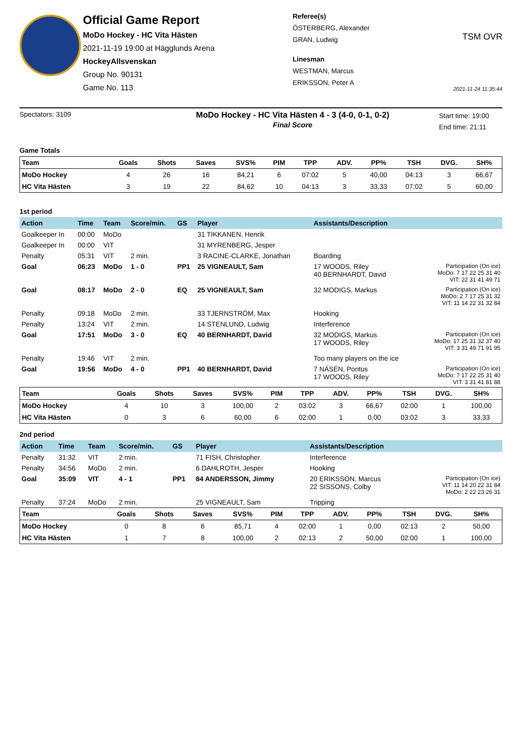Official Game Report
MoDo Hockey - HC Vita Hästen
2021-11-19 19:00 at Hägglunds Arena
HockeyAllsvenskan
Group No. 90131
Game No. 113
Referee(s)
ÖSTERBERG, Alexander
GRAN, Ludwig
Linesman
WESTMAN, Marcus
ERIKSSON, Peter A
TSM OVR
2021-11-24 11:35:44
Spectators: 3109
MoDo Hockey - HC Vita Hästen 4 - 3 (4-0, 0-1, 0-2)
Final Score
Start time: 19:00
End time: 21:11
Game Totals
| Team | Goals | Shots | Saves | SVS% | PIM | TPP | ADV. | PP% | TSH | DVG. | SH% |
| --- | --- | --- | --- | --- | --- | --- | --- | --- | --- | --- | --- |
| MoDo Hockey | 4 | 26 | 16 | 84,21 | 6 | 07:02 | 5 | 40,00 | 04:13 | 3 | 66,67 |
| HC Vita Hästen | 3 | 19 | 22 | 84,62 | 10 | 04:13 | 3 | 33,33 | 07:02 | 5 | 60,00 |
1st period
| Action | Time | Team | Score/min. | GS | Player | Assistants/Description | |
| --- | --- | --- | --- | --- | --- | --- | --- |
| Goalkeeper In | 00:00 | MoDo | | | 31 TIKKANEN, Henrik | | |
| Goalkeeper In | 00:00 | VIT | | | 31 MYRENBERG, Jesper | | |
| Penalty | 05:31 | VIT | 2 min. | | 3 RACINE-CLARKE, Jonathan | Boarding | |
| Goal | 06:23 | MoDo | 1 - 0 | PP1 | 25 VIGNEAULT, Sam | 17 WOODS, Riley 40 BERNHARDT, David | Participation (On ice) MoDo: 7 17 22 25 31 40 VIT: 22 31 41 49 71 |
| Goal | 08:17 | MoDo | 2 - 0 | EQ | 25 VIGNEAULT, Sam | 32 MODIGS, Markus | Participation (On ice) MoDo: 2 7 17 25 31 32 VIT: 11 14 22 31 32 84 |
| Penalty | 09:18 | MoDo | 2 min. | | 33 TJERNSTRÖM, Max | Hooking | |
| Penalty | 13:24 | VIT | 2 min. | | 14 STENLUND, Ludwig | Interference | |
| Goal | 17:51 | MoDo | 3 - 0 | EQ | 40 BERNHARDT, David | 32 MODIGS, Markus 17 WOODS, Riley | Participation (On ice) MoDo: 17 25 31 32 37 40 VIT: 3 31 49 71 91 95 |
| Penalty | 19:46 | VIT | 2 min. | | | Too many players on the ice | |
| Goal | 19:56 | MoDo | 4 - 0 | PP1 | 40 BERNHARDT, David | 7 NÄSÉN, Pontus 17 WOODS, Riley | Participation (On ice) MoDo: 7 17 22 25 31 40 VIT: 3 31 41 81 88 |
| Team | Goals | Shots | Saves | SVS% | PIM | TPP | ADV. | PP% | TSH | DVG. | SH% |
| --- | --- | --- | --- | --- | --- | --- | --- | --- | --- | --- | --- |
| MoDo Hockey | 4 | 10 | 3 | 100,00 | 2 | 03:02 | 3 | 66,67 | 02:00 | 1 | 100,00 |
| HC Vita Hästen | 0 | 3 | 6 | 60,00 | 6 | 02:00 | 1 | 0,00 | 03:02 | 3 | 33,33 |
2nd period
| Action | Time | Team | Score/min. | GS | Player | Assistants/Description | |
| --- | --- | --- | --- | --- | --- | --- | --- |
| Penalty | 31:32 | VIT | 2 min. | | 71 FISH, Christopher | Interference | |
| Penalty | 34:56 | MoDo | 2 min. | | 6 DAHLROTH, Jesper | Hooking | |
| Goal | 35:09 | VIT | 4 - 1 | PP1 | 84 ANDERSSON, Jimmy | 20 ERIKSSON, Marcus 22 SISSONS, Colby | Participation (On ice) VIT: 11 14 20 22 31 84 MoDo: 2 22 23 26 31 |
| Penalty | 37:24 | MoDo | 2 min. | | 25 VIGNEAULT, Sam | Tripping | |
| Team | Goals | Shots | Saves | SVS% | PIM | TPP | ADV. | PP% | TSH | DVG. | SH% |
| --- | --- | --- | --- | --- | --- | --- | --- | --- | --- | --- | --- |
| MoDo Hockey | 0 | 8 | 6 | 85,71 | 4 | 02:00 | 1 | 0,00 | 02:13 | 2 | 50,00 |
| HC Vita Hästen | 1 | 7 | 8 | 100,00 | 2 | 02:13 | 2 | 50,00 | 02:00 | 1 | 100,00 |